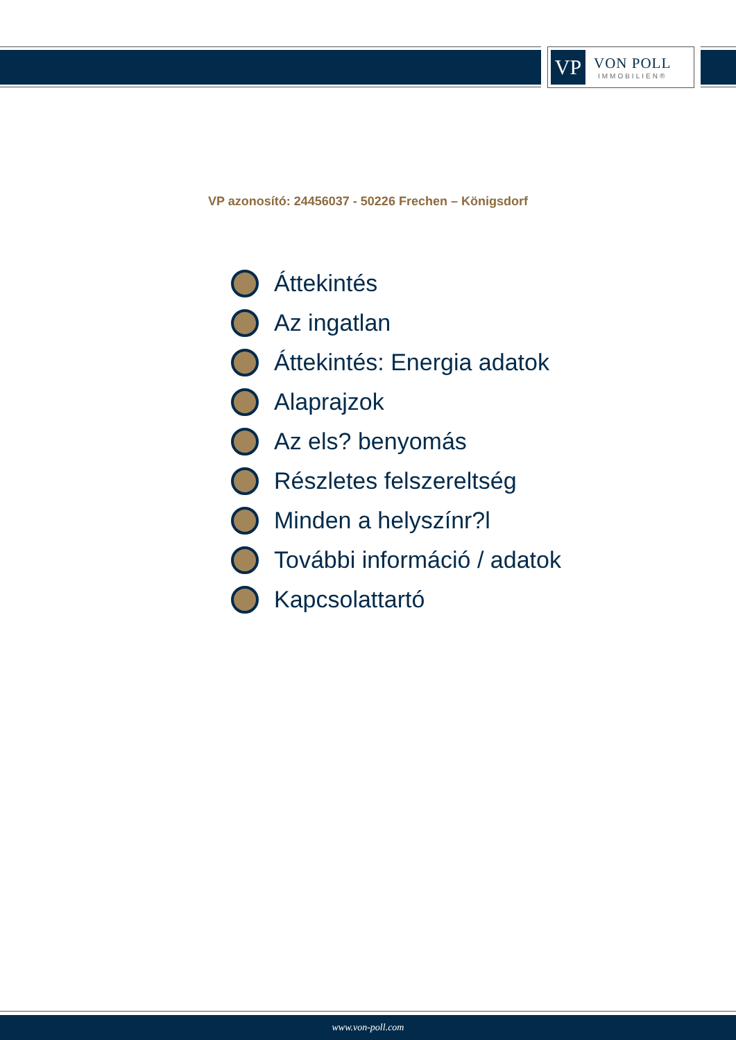VP
VON POLL
IMMOBILIEN®
VP azonosító: 24456037 - 50226 Frechen – Königsdorf
Áttekintés
Az ingatlan
Áttekintés: Energia adatok
Alaprajzok
Az els? benyomás
Részletes felszereltség
Minden a helyszínr?l
További információ / adatok
Kapcsolattartó
www.von-poll.com